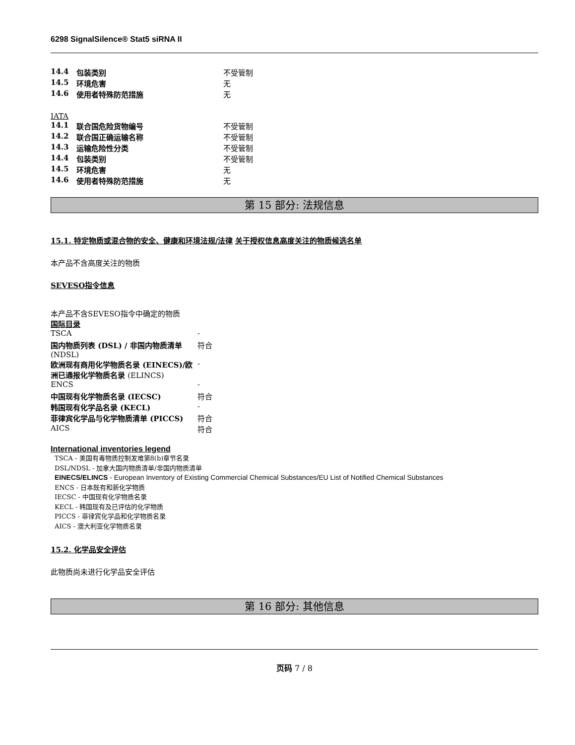6298 SignalSilence® Stat5 siRNA II
| 14.4 | 包装类别 | 不受管制 |
| 14.5 | 环境危害 | 无 |
| 14.6 | 使用者特殊防范措施 | 无 |
IATA
| 14.1 | 联合国危险货物编号 | 不受管制 |
| 14.2 | 联合国正确运输名称 | 不受管制 |
| 14.3 | 运输危险性分类 | 不受管制 |
| 14.4 | 包装类别 | 不受管制 |
| 14.5 | 环境危害 | 无 |
| 14.6 | 使用者特殊防范措施 | 无 |
第 15 部分: 法规信息
15.1. 特定物质或混合物的安全、健康和环境法规/法律
关于授权信息高度关注的物质候选名单
本产品不含高度关注的物质
SEVESO指令信息
本产品不含SEVESO指令中确定的物质
国际目录
| TSCA | - |
| 国内物质列表 (DSL) / 非国内物质清单 (NDSL) | 符合 |
| 欧洲现有商用化学物质名录 (EINECS)/欧洲已通报化学物质名录 (ELINCS) | - |
| ENCS | - |
| 中国现有化学物质名录 (IECSC) | 符合 |
| 韩国现有化学品名录 (KECL) | - |
| 菲律宾化学品与化学物质清单 (PICCS) | 符合 |
| AICS | 符合 |
International inventories legend
TSCA - 美国有毒物质控制发难第8(b)章节名录
DSL/NDSL - 加拿大国内物质清单/非国内物质清单
EINECS/ELINCS - European Inventory of Existing Commercial Chemical Substances/EU List of Notified Chemical Substances
ENCS - 日本既有和新化学物质
IECSC - 中国现有化学物质名录
KECL - 韩国现有及已评估的化学物质
PICCS - 菲律宾化学品和化学物质名录
AICS - 澳大利亚化学物质名录
15.2. 化学品安全评估
此物质尚未进行化学品安全评估
第 16 部分: 其他信息
页码 7 / 8